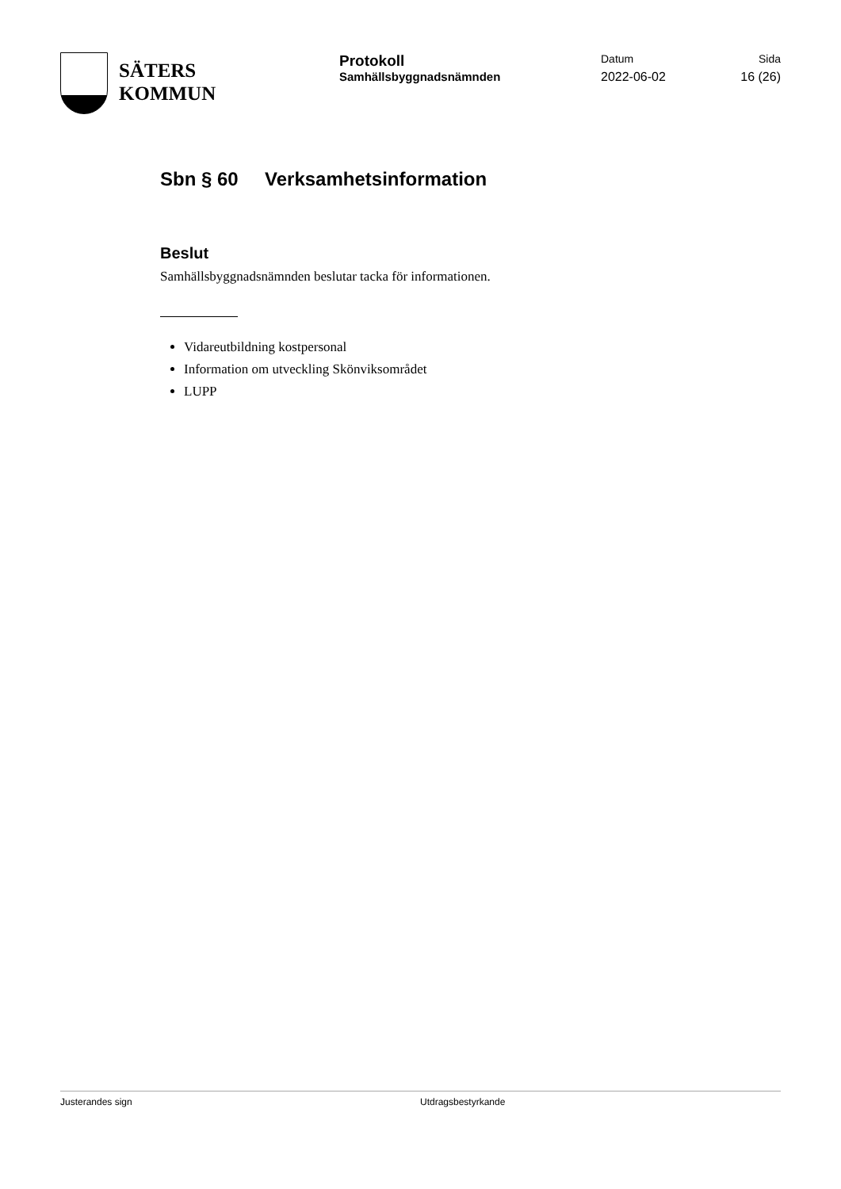SÄTERS
KOMMUN
Protokoll
Samhällsbyggnadsnämnden
Datum
2022-06-02
Sida
16 (26)
Sbn § 60 Verksamhetsinformation
Beslut
Samhällsbyggnadsnämnden beslutar tacka för informationen.
Vidareutbildning kostpersonal
Information om utveckling Skönviksområdet
LUPP
Justerandes sign Utdragsbestyrkande